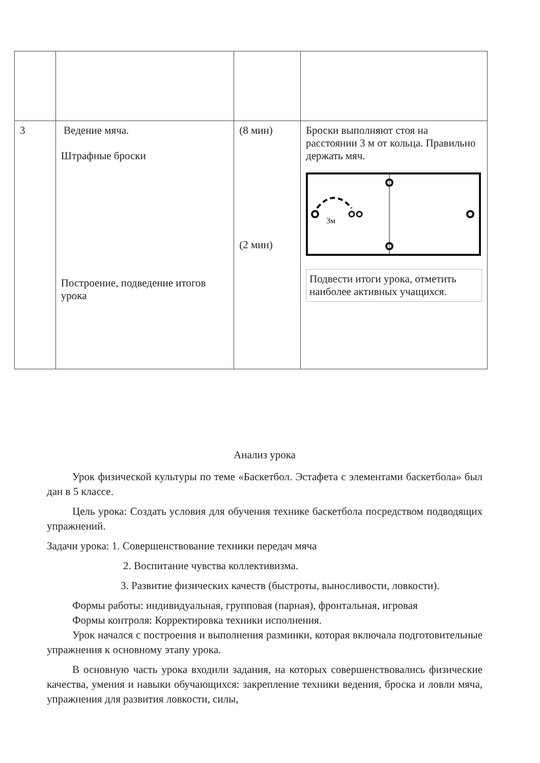| 3 | Ведение мяча. Штрафные броски Построение, подведение итогов урока | (8 мин) (2 мин) | Броски выполняют стоя на расстоянии 3 м от кольца. Правильно держать мяч. 3м Подвести итоги урока, отметить наиболее активных учащихся. |
Анализ урока
Урок физической культуры по теме «Баскетбол. Эстафета с элементами баскетбола» был дан в 5 классе.
Цель урока: Создать условия для обучения технике баскетбола посредством подводящих упражнений.
Задачи урока: 1. Совершенствование техники передач мяча
2. Воспитание чувства коллективизма.
3. Развитие физических качеств (быстроты, выносливости, ловкости).
Формы работы: индивидуальная, групповая (парная), фронтальная, игровая
Формы контроля: Корректировка техники исполнения.
Урок начался с построения и выполнения разминки, которая включала подготовительные упражнения к основному этапу урока.
В основную часть урока входили задания, на которых совершенствовались физические качества, умения и навыки обучающихся: закрепление техники ведения, броска и ловли мяча, упражнения для развития ловкости, силы,